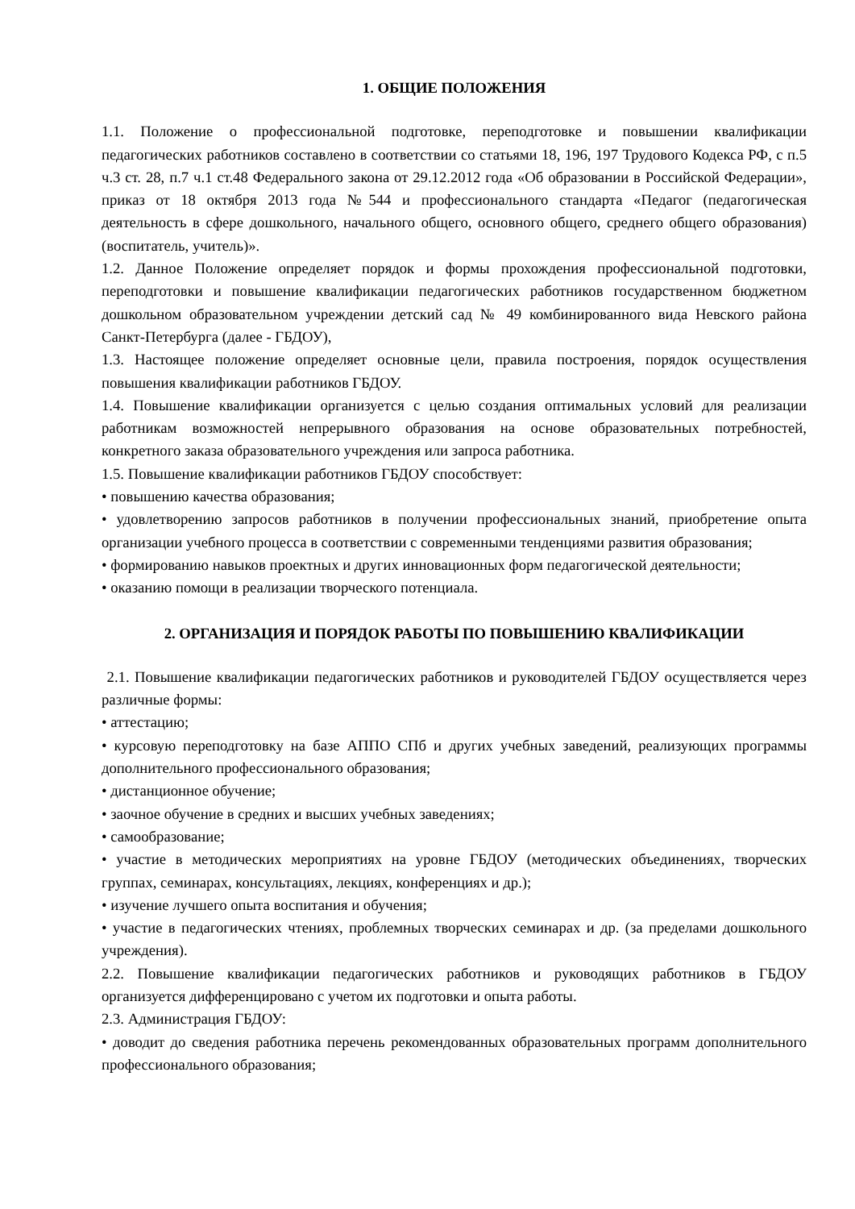1. ОБЩИЕ ПОЛОЖЕНИЯ
1.1. Положение о профессиональной подготовке, переподготовке и повышении квалификации педагогических работников составлено в соответствии со статьями 18, 196, 197 Трудового Кодекса РФ, с п.5 ч.3 ст. 28, п.7 ч.1 ст.48 Федерального закона от 29.12.2012 года «Об образовании в Российской Федерации», приказ от 18 октября 2013 года №544 и профессионального стандарта «Педагог (педагогическая деятельность в сфере дошкольного, начального общего, основного общего, среднего общего образования) (воспитатель, учитель)».
1.2. Данное Положение определяет порядок и формы прохождения профессиональной подготовки, переподготовки и повышение квалификации педагогических работников государственном бюджетном дошкольном образовательном учреждении детский сад № 49 комбинированного вида Невского района Санкт-Петербурга (далее - ГБДОУ),
1.3. Настоящее положение определяет основные цели, правила построения, порядок осуществления повышения квалификации работников ГБДОУ.
1.4. Повышение квалификации организуется с целью создания оптимальных условий для реализации работникам возможностей непрерывного образования на основе образовательных потребностей, конкретного заказа образовательного учреждения или запроса работника.
1.5. Повышение квалификации работников ГБДОУ способствует:
• повышению качества образования;
• удовлетворению запросов работников в получении профессиональных знаний, приобретение опыта организации учебного процесса в соответствии с современными тенденциями развития образования;
• формированию навыков проектных и других инновационных форм педагогической деятельности;
• оказанию помощи в реализации творческого потенциала.
2. ОРГАНИЗАЦИЯ И ПОРЯДОК РАБОТЫ ПО ПОВЫШЕНИЮ КВАЛИФИКАЦИИ
2.1. Повышение квалификации педагогических работников и руководителей ГБДОУ осуществляется через различные формы:
• аттестацию;
• курсовую переподготовку на базе АППО СПб и других учебных заведений, реализующих программы дополнительного профессионального образования;
• дистанционное обучение;
• заочное обучение в средних и высших учебных заведениях;
• самообразование;
• участие в методических мероприятиях на уровне ГБДОУ (методических объединениях, творческих группах, семинарах, консультациях, лекциях, конференциях и др.);
• изучение лучшего опыта воспитания и обучения;
• участие в педагогических чтениях, проблемных творческих семинарах и др. (за пределами дошкольного учреждения).
2.2. Повышение квалификации педагогических работников и руководящих работников в ГБДОУ организуется дифференцировано с учетом их подготовки и опыта работы.
2.3. Администрация ГБДОУ:
• доводит до сведения работника перечень рекомендованных образовательных программ дополнительного профессионального образования;